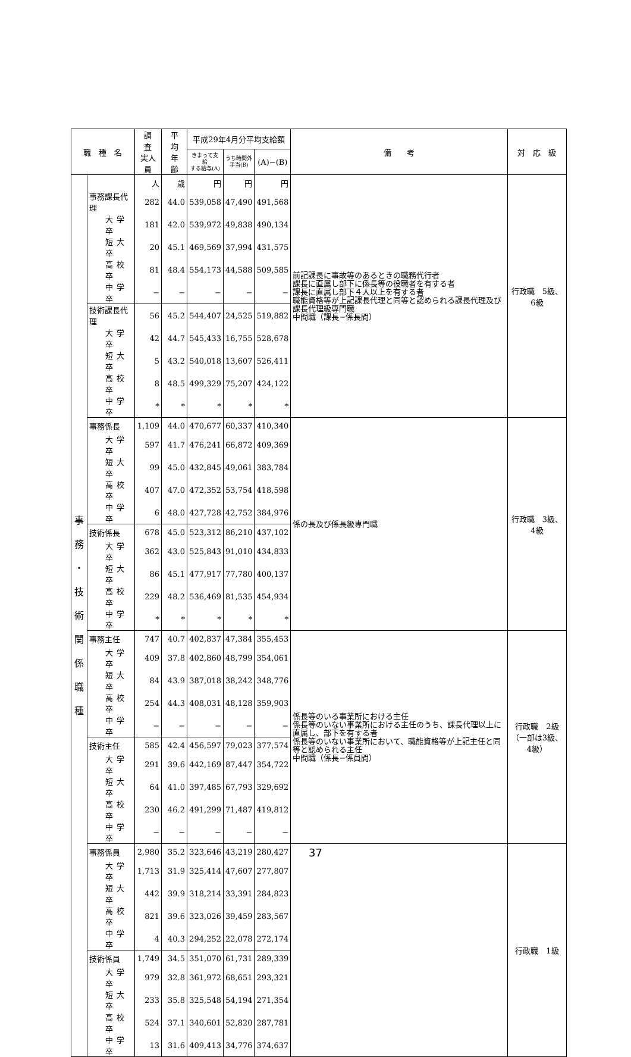| 職 種 名 | | 調 査 実人員 | 平 均 年 齢 | 平成29年4月分平均支給額 | | | 備 考 | 対 応 級 |
| --- | --- | --- | --- | --- | --- | --- | --- | --- |
| | | | | きまって支給 する給与(A) | うち時間外 手当(B) | (A)−(B) | | |
| 事 務 ・ 技 術 関 係 職 種 | | 人 | 歳 | 円 | 円 | 円 | 前記課長に事故等のあるときの職務代行者 課長に直属し部下に係長等の役職者を有する者 課長に直属し部下４人以上を有する者 職能資格等が上記課長代理と同等と認められる課長代理及び課長代理級専門職 中間職（課長−係長間） | 行政職 5級、6級 |
| | 事務課長代理 | 282 | 44.0 | 539,058 | 47,490 | 491,568 | | |
| | 大学卒 | 181 | 42.0 | 539,972 | 49,838 | 490,134 | | |
| | 短大卒 | 20 | 45.1 | 469,569 | 37,994 | 431,575 | | |
| | 高校卒 | 81 | 48.4 | 554,173 | 44,588 | 509,585 | | |
| | 中学卒 | − | − | − | − | − | | |
| | 技術課長代理 | 56 | 45.2 | 544,407 | 24,525 | 519,882 | | |
| | 大学卒 | 42 | 44.7 | 545,433 | 16,755 | 528,678 | | |
| | 短大卒 | 5 | 43.2 | 540,018 | 13,607 | 526,411 | | |
| | 高校卒 | 8 | 48.5 | 499,329 | 75,207 | 424,122 | | |
| | 中学卒 | * | * | * | * | * | | |
| | 事務係長 | 1,109 | 44.0 | 470,677 | 60,337 | 410,340 | 係の長及び係長級専門職 | 行政職 3級、4級 |
| | 大学卒 | 597 | 41.7 | 476,241 | 66,872 | 409,369 | | |
| | 短大卒 | 99 | 45.0 | 432,845 | 49,061 | 383,784 | | |
| | 高校卒 | 407 | 47.0 | 472,352 | 53,754 | 418,598 | | |
| | 中学卒 | 6 | 48.0 | 427,728 | 42,752 | 384,976 | | |
| | 技術係長 | 678 | 45.0 | 523,312 | 86,210 | 437,102 | | |
| | 大学卒 | 362 | 43.0 | 525,843 | 91,010 | 434,833 | | |
| | 短大卒 | 86 | 45.1 | 477,917 | 77,780 | 400,137 | | |
| | 高校卒 | 229 | 48.2 | 536,469 | 81,535 | 454,934 | | |
| | 中学卒 | * | * | * | * | * | | |
| | 事務主任 | 747 | 40.7 | 402,837 | 47,384 | 355,453 | 係長等のいる事業所における主任 係長等のいない事業所における主任のうち、課長代理以上に直属し、部下を有する者 係長等のいない事業所において、職能資格等が上記主任と同等と認められる主任 中間職（係長−係員間） | 行政職 2級 （一部は3級、4級） |
| | 大学卒 | 409 | 37.8 | 402,860 | 48,799 | 354,061 | | |
| | 短大卒 | 84 | 43.9 | 387,018 | 38,242 | 348,776 | | |
| | 高校卒 | 254 | 44.3 | 408,031 | 48,128 | 359,903 | | |
| | 中学卒 | − | − | − | − | − | | |
| | 技術主任 | 585 | 42.4 | 456,597 | 79,023 | 377,574 | | |
| | 大学卒 | 291 | 39.6 | 442,169 | 87,447 | 354,722 | | |
| | 短大卒 | 64 | 41.0 | 397,485 | 67,793 | 329,692 | | |
| | 高校卒 | 230 | 46.2 | 491,299 | 71,487 | 419,812 | | |
| | 中学卒 | − | − | − | − | − | | |
| | 事務係員 | 2,980 | 35.2 | 323,646 | 43,219 | 280,427 | | 行政職 1級 |
| | 大学卒 | 1,713 | 31.9 | 325,414 | 47,607 | 277,807 | | |
| | 短大卒 | 442 | 39.9 | 318,214 | 33,391 | 284,823 | | |
| | 高校卒 | 821 | 39.6 | 323,026 | 39,459 | 283,567 | | |
| | 中学卒 | 4 | 40.3 | 294,252 | 22,078 | 272,174 | | |
| | 技術係員 | 1,749 | 34.5 | 351,070 | 61,731 | 289,339 | | |
| | 大学卒 | 979 | 32.8 | 361,972 | 68,651 | 293,321 | | |
| | 短大卒 | 233 | 35.8 | 325,548 | 54,194 | 271,354 | | |
| | 高校卒 | 524 | 37.1 | 340,601 | 52,820 | 287,781 | | |
| | 中学卒 | 13 | 31.6 | 409,413 | 34,776 | 374,637 | | |
37